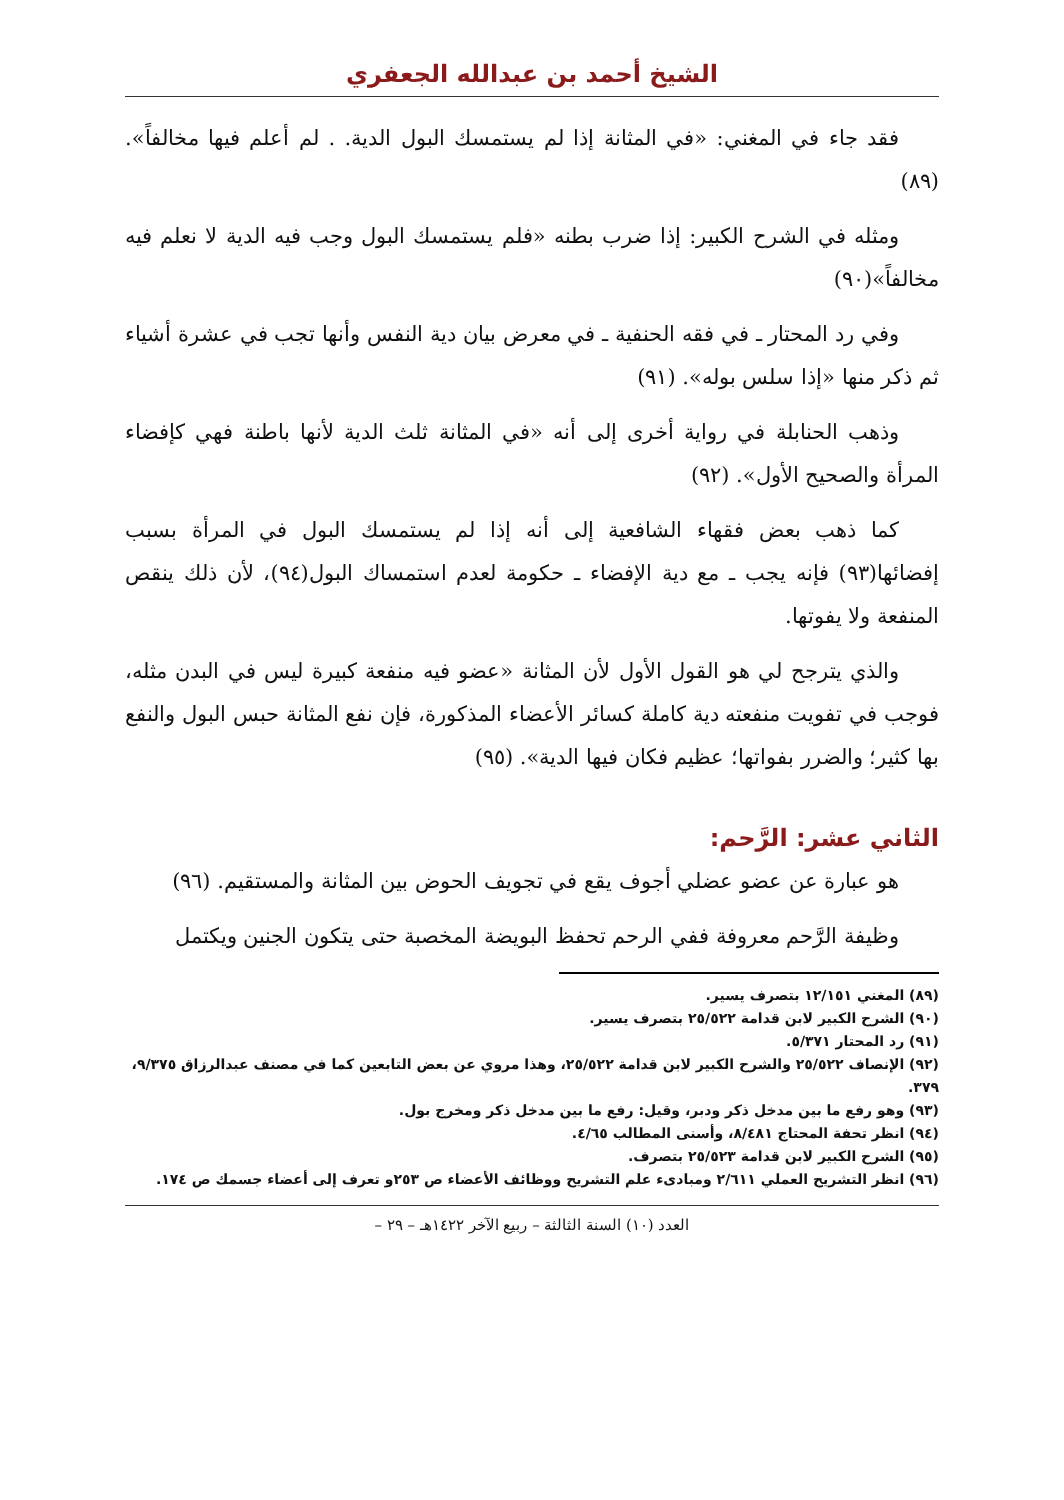الشيخ أحمد بن عبدالله الجعفري
فقد جاء في المغني: «في المثانة إذا لم يستمسك البول الدية. . لم أعلم فيها مخالفاً». (٨٩)
ومثله في الشرح الكبير: إذا ضرب بطنه «فلم يستمسك البول وجب فيه الدية لا نعلم فيه مخالفاً»(٩٠)
وفي رد المحتار ـ في فقه الحنفية ـ في معرض بيان دية النفس وأنها تجب في عشرة أشياء ثم ذكر منها «إذا سلس بوله». (٩١)
وذهب الحنابلة في رواية أخرى إلى أنه «في المثانة ثلث الدية لأنها باطنة فهي كإفضاء المرأة والصحيح الأول». (٩٢)
كما ذهب بعض فقهاء الشافعية إلى أنه إذا لم يستمسك البول في المرأة بسبب إفضائها(٩٣) فإنه يجب ـ مع دية الإفضاء ـ حكومة لعدم استمساك البول(٩٤)، لأن ذلك ينقص المنفعة ولا يفوتها.
والذي يترجح لي هو القول الأول لأن المثانة «عضو فيه منفعة كبيرة ليس في البدن مثله، فوجب في تفويت منفعته دية كاملة كسائر الأعضاء المذكورة، فإن نفع المثانة حبس البول والنفع بها كثير؛ والضرر بفواتها؛ عظيم فكان فيها الدية». (٩٥)
الثاني عشر: الرَّحم:
هو عبارة عن عضو عضلي أجوف يقع في تجويف الحوض بين المثانة والمستقيم. (٩٦)
وظيفة الرَّحم معروفة ففي الرحم تحفظ البويضة المخصبة حتى يتكون الجنين ويكتمل
(٨٩) المغني ١٢/١٥١ بتصرف يسير.
(٩٠) الشرح الكبير لابن قدامة ٢٥/٥٢٢ بتصرف يسير.
(٩١) رد المحتار ٥/٣٧١.
(٩٢) الإنصاف ٢٥/٥٢٢ والشرح الكبير لابن قدامة ٢٥/٥٢٢، وهذا مروي عن بعض التابعين كما في مصنف عبدالرزاق ٩/٣٧٥، ٣٧٩.
(٩٣) وهو رفع ما بين مدخل ذكر ودبر، وقيل: رفع ما بين مدخل ذكر ومخرج بول.
(٩٤) انظر تحفة المحتاج ٨/٤٨١، وأسنى المطالب ٤/٦٥.
(٩٥) الشرح الكبير لابن قدامة ٢٥/٥٢٣ بتصرف.
(٩٦) انظر التشريح العملي ٢/٦١١ ومبادىء علم التشريح ووظائف الأعضاء ص ٢٥٣و تعرف إلى أعضاء جسمك ص ١٧٤.
العدد (١٠) السنة الثالثة – ربيع الآخر ١٤٢٢هـ – ٢٩ –